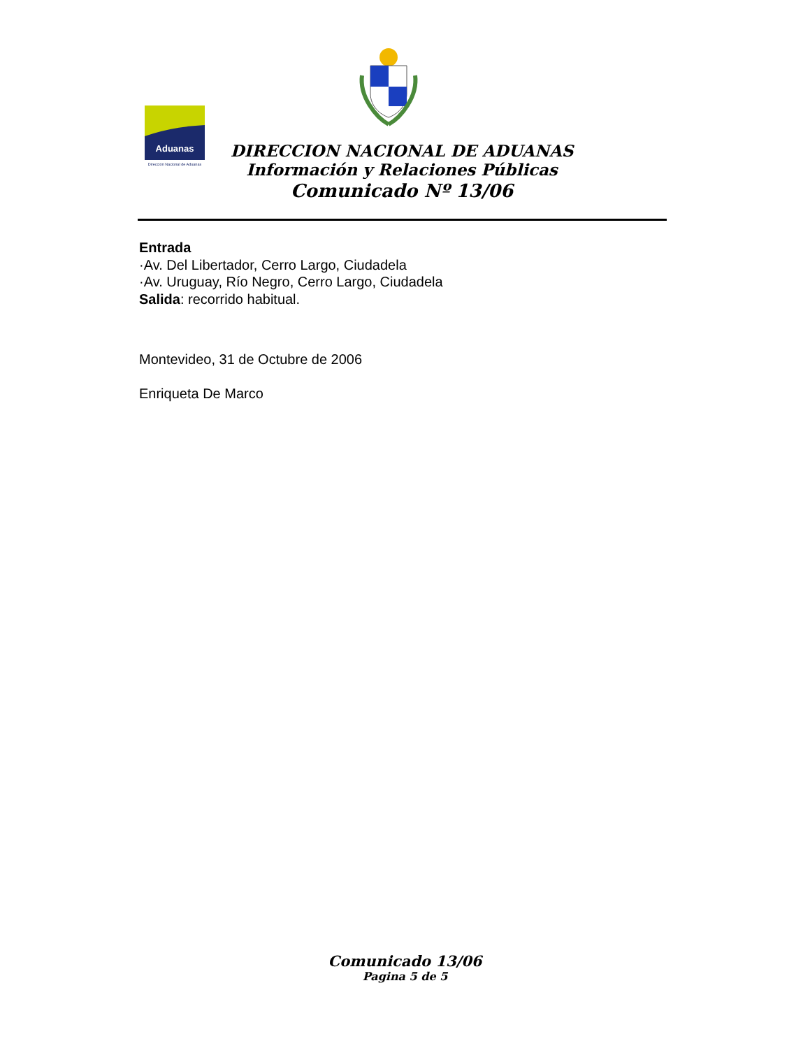Aduanas
Dirección Nacional de Aduanas
DIRECCION NACIONAL DE ADUANAS
Información y Relaciones Públicas
Comunicado Nº 13/06
Entrada
·Av. Del Libertador, Cerro Largo, Ciudadela
·Av. Uruguay, Río Negro, Cerro Largo, Ciudadela
Salida: recorrido habitual.
Montevideo, 31 de Octubre de 2006
Enriqueta De Marco
Comunicado 13/06
Pagina 5 de 5